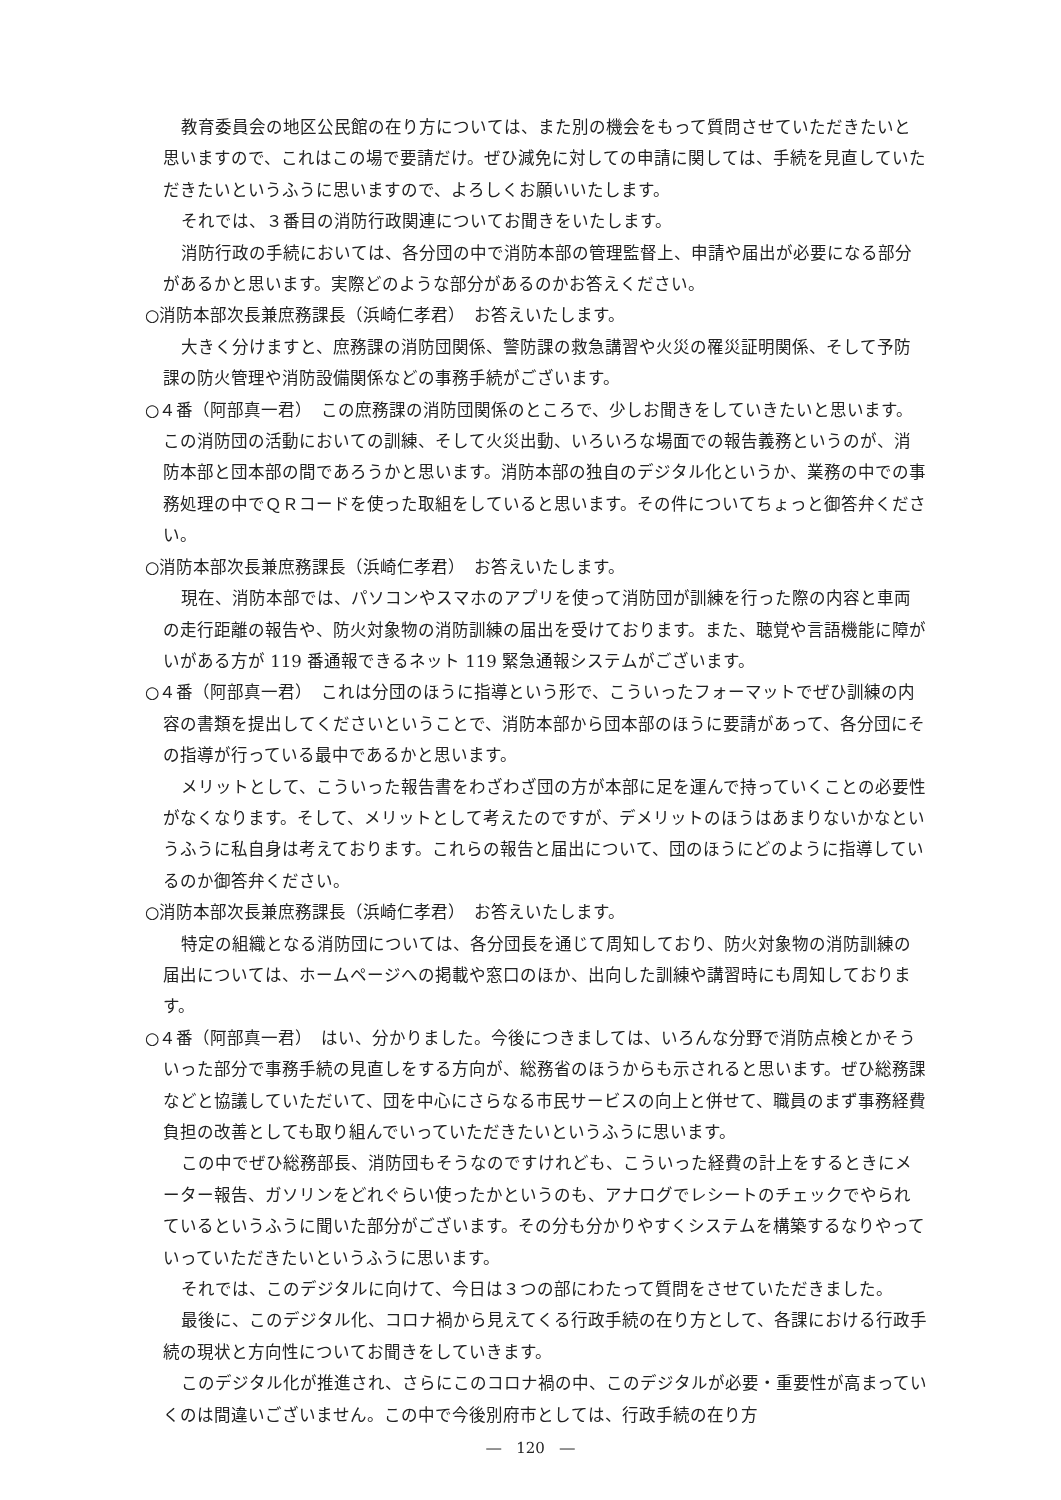教育委員会の地区公民館の在り方については、また別の機会をもって質問させていただきたいと思いますので、これはこの場で要請だけ。ぜひ減免に対しての申請に関しては、手続を見直していただきたいというふうに思いますので、よろしくお願いいたします。
それでは、３番目の消防行政関連についてお聞きをいたします。
消防行政の手続においては、各分団の中で消防本部の管理監督上、申請や届出が必要になる部分があるかと思います。実際どのような部分があるのかお答えください。
○消防本部次長兼庶務課長（浜崎仁孝君）　お答えいたします。
大きく分けますと、庶務課の消防団関係、警防課の救急講習や火災の罹災証明関係、そして予防課の防火管理や消防設備関係などの事務手続がございます。
○４番（阿部真一君）　この庶務課の消防団関係のところで、少しお聞きをしていきたいと思います。この消防団の活動においての訓練、そして火災出動、いろいろな場面での報告義務というのが、消防本部と団本部の間であろうかと思います。消防本部の独自のデジタル化というか、業務の中での事務処理の中でＱＲコードを使った取組をしていると思います。その件についてちょっと御答弁ください。
○消防本部次長兼庶務課長（浜崎仁孝君）　お答えいたします。
現在、消防本部では、パソコンやスマホのアプリを使って消防団が訓練を行った際の内容と車両の走行距離の報告や、防火対象物の消防訓練の届出を受けております。また、聴覚や言語機能に障がいがある方が 119 番通報できるネット 119 緊急通報システムがございます。
○４番（阿部真一君）　これは分団のほうに指導という形で、こういったフォーマットでぜひ訓練の内容の書類を提出してくださいということで、消防本部から団本部のほうに要請があって、各分団にその指導が行っている最中であるかと思います。
メリットとして、こういった報告書をわざわざ団の方が本部に足を運んで持っていくことの必要性がなくなります。そして、メリットとして考えたのですが、デメリットのほうはあまりないかなというふうに私自身は考えております。これらの報告と届出について、団のほうにどのように指導しているのか御答弁ください。
○消防本部次長兼庶務課長（浜崎仁孝君）　お答えいたします。
特定の組織となる消防団については、各分団長を通じて周知しており、防火対象物の消防訓練の届出については、ホームページへの掲載や窓口のほか、出向した訓練や講習時にも周知しております。
○４番（阿部真一君）　はい、分かりました。今後につきましては、いろんな分野で消防点検とかそういった部分で事務手続の見直しをする方向が、総務省のほうからも示されると思います。ぜひ総務課などと協議していただいて、団を中心にさらなる市民サービスの向上と併せて、職員のまず事務経費負担の改善としても取り組んでいっていただきたいというふうに思います。
この中でぜひ総務部長、消防団もそうなのですけれども、こういった経費の計上をするときにメーター報告、ガソリンをどれぐらい使ったかというのも、アナログでレシートのチェックでやられているというふうに聞いた部分がございます。その分も分かりやすくシステムを構築するなりやっていっていただきたいというふうに思います。
それでは、このデジタルに向けて、今日は３つの部にわたって質問をさせていただきました。
最後に、このデジタル化、コロナ禍から見えてくる行政手続の在り方として、各課における行政手続の現状と方向性についてお聞きをしていきます。
このデジタル化が推進され、さらにこのコロナ禍の中、このデジタルが必要・重要性が高まっていくのは間違いございません。この中で今後別府市としては、行政手続の在り方
―　120　―